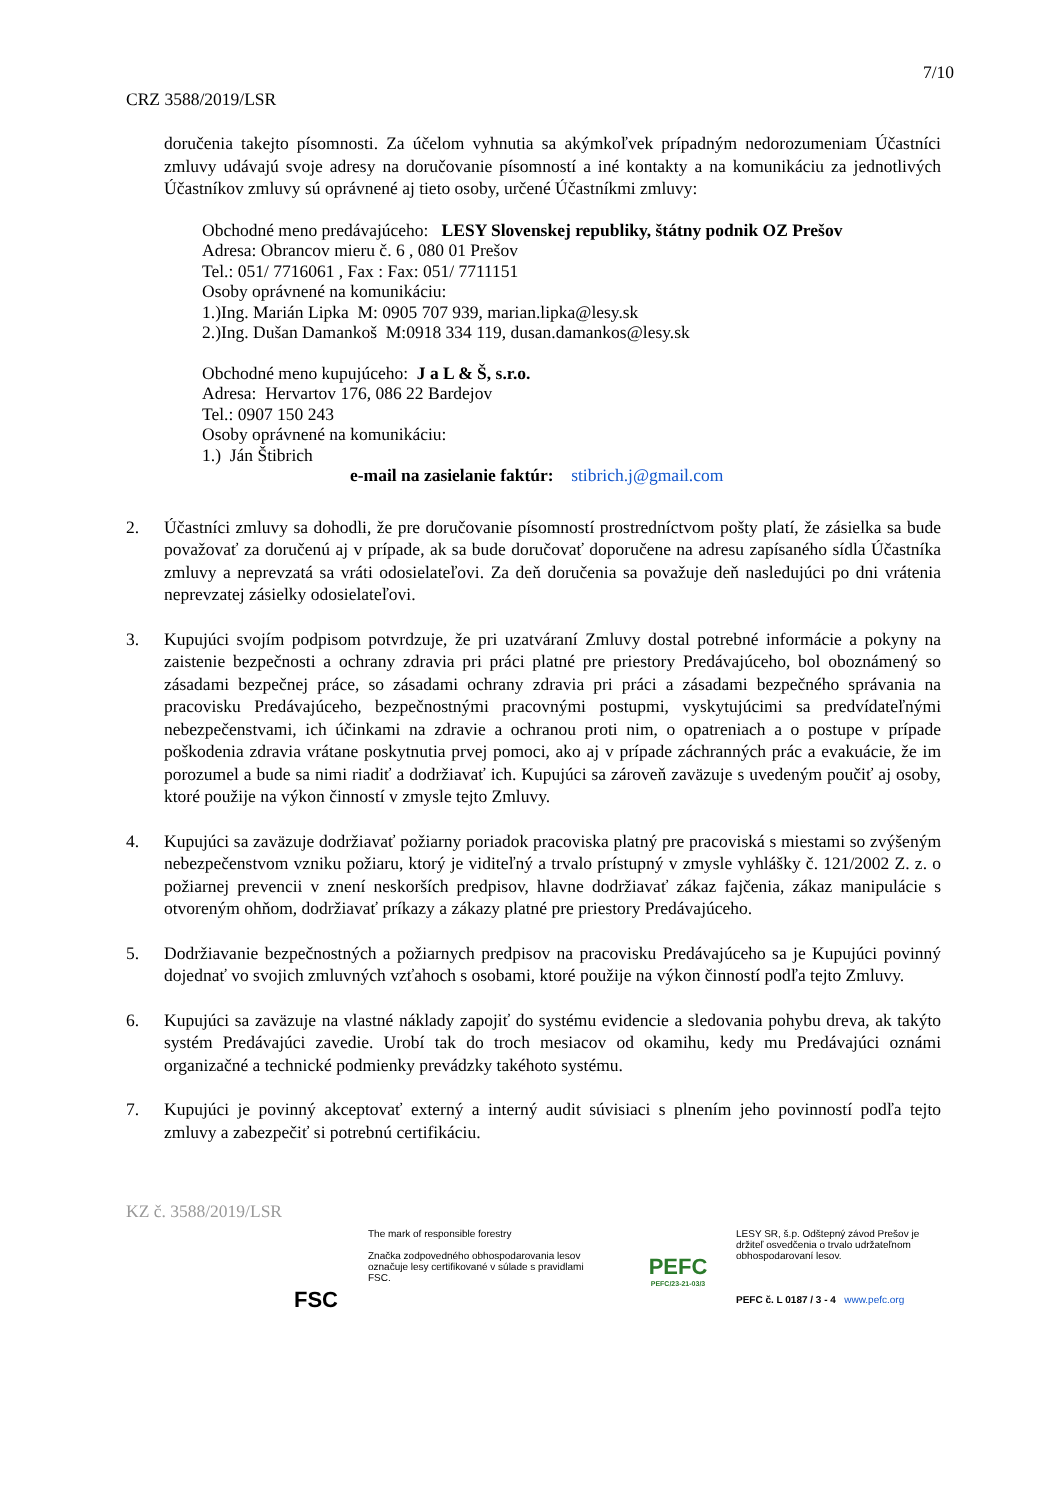7/10
CRZ 3588/2019/LSR
doručenia takejto písomnosti. Za účelom vyhnutia sa akýmkoľvek prípadným nedorozumeniam Účastníci zmluvy udávajú svoje adresy na doručovanie písomností a iné kontakty a na komunikáciu za jednotlivých Účastníkov zmluvy sú oprávnené aj tieto osoby, určené Účastníkmi zmluvy:
Obchodné meno predávajúceho: LESY Slovenskej republiky, štátny podnik OZ Prešov
Adresa: Obrancov mieru č. 6 , 080 01 Prešov
Tel.: 051/ 7716061 , Fax : Fax: 051/ 7711151
Osoby oprávnené na komunikáciu:
1.)Ing. Marián Lipka M: 0905 707 939, marian.lipka@lesy.sk
2.)Ing. Dušan Damankoš M:0918 334 119, dusan.damankos@lesy.sk
Obchodné meno kupujúceho: J a L & Š, s.r.o.
Adresa: Hervartov 176, 086 22 Bardejov
Tel.: 0907 150 243
Osoby oprávnené na komunikáciu:
1.) Ján Štibrich
e-mail na zasielanie faktúr: stibrich.j@gmail.com
2. Účastníci zmluvy sa dohodli, že pre doručovanie písomností prostredníctvom pošty platí, že zásielka sa bude považovať za doručenú aj v prípade, ak sa bude doručovať doporučene na adresu zapísaného sídla Účastníka zmluvy a neprevzatá sa vráti odosielateľovi. Za deň doručenia sa považuje deň nasledujúci po dni vrátenia neprevzatej zásielky odosielateľovi.
3. Kupujúci svojím podpisom potvrdzuje, že pri uzatváraní Zmluvy dostal potrebné informácie a pokyny na zaistenie bezpečnosti a ochrany zdravia pri práci platné pre priestory Predávajúceho, bol oboznámený so zásadami bezpečnej práce, so zásadami ochrany zdravia pri práci a zásadami bezpečného správania na pracovisku Predávajúceho, bezpečnostnými pracovnými postupmi, vyskytujúcimi sa predvídateľnými nebezpečenstvami, ich účinkami na zdravie a ochranou proti nim, o opatreniach a o postupe v prípade poškodenia zdravia vrátane poskytnutia prvej pomoci, ako aj v prípade záchranných prác a evakuácie, že im porozumel a bude sa nimi riadiť a dodržiavať ich. Kupujúci sa zároveň zaväzuje s uvedeným poučiť aj osoby, ktoré použije na výkon činností v zmysle tejto Zmluvy.
4. Kupujúci sa zaväzuje dodržiavať požiarny poriadok pracoviska platný pre pracoviská s miestami so zvýšeným nebezpečenstvom vzniku požiaru, ktorý je viditeľný a trvalo prístupný v zmysle vyhlášky č. 121/2002 Z. z. o požiarnej prevencii v znení neskorších predpisov, hlavne dodržiavať zákaz fajčenia, zákaz manipulácie s otvoreným ohňom, dodržiavať príkazy a zákazy platné pre priestory Predávajúceho.
5. Dodržiavanie bezpečnostných a požiarnych predpisov na pracovisku Predávajúceho sa je Kupujúci povinný dojednať vo svojich zmluvných vzťahoch s osobami, ktoré použije na výkon činností podľa tejto Zmluvy.
6. Kupujúci sa zaväzuje na vlastné náklady zapojiť do systému evidencie a sledovania pohybu dreva, ak takýto systém Predávajúci zavedie. Urobí tak do troch mesiacov od okamihu, kedy mu Predávajúci oznámi organizačné a technické podmienky prevádzky takéhoto systému.
7. Kupujúci je povinný akceptovať externý a interný audit súvisiaci s plnením jeho povinností podľa tejto zmluvy a zabezpečiť si potrebnú certifikáciu.
KZ č. 3588/2019/LSR
FSC
The mark of responsible forestry
Značka zodpovedného obhospodarovania lesov označuje lesy certifikované v súlade s pravidlami FSC.
PEFC
PEFC/23-21-03/3
LESY SR, š.p. Odštepný závod Prešov je držiteľ osvedčenia o trvalo udržateľnom obhospodarovaní lesov.
PEFC č. L 0187 / 3 - 4 www.pefc.org